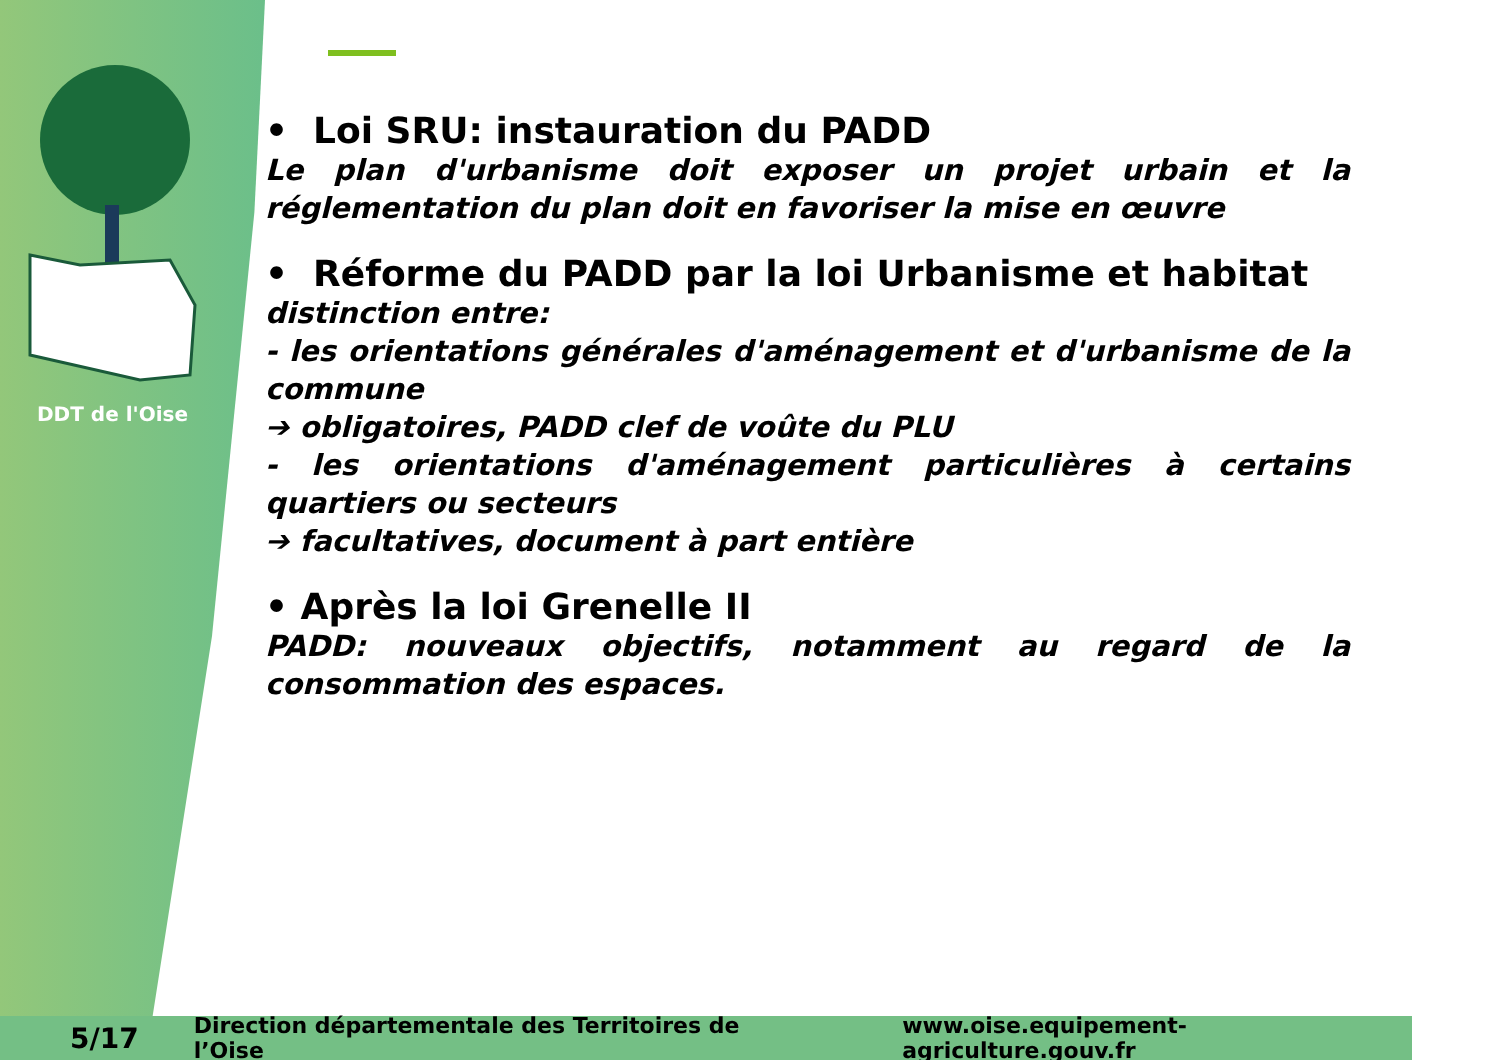DDT de l'Oise
• Loi SRU: instauration du PADD
Le plan d'urbanisme doit exposer un projet urbain et la réglementation du plan doit en favoriser la mise en œuvre
• Réforme du PADD par la loi Urbanisme et habitat
distinction entre:
- les orientations générales d'aménagement et d'urbanisme de la commune
➔ obligatoires, PADD clef de voûte du PLU
- les orientations d'aménagement particulières à certains quartiers ou secteurs
➔ facultatives, document à part entière
• Après la loi Grenelle II
PADD: nouveaux objectifs, notamment au regard de la consommation des espaces.
5/17 Direction départementale des Territoires de l’Oise www.oise.equipement-agriculture.gouv.fr